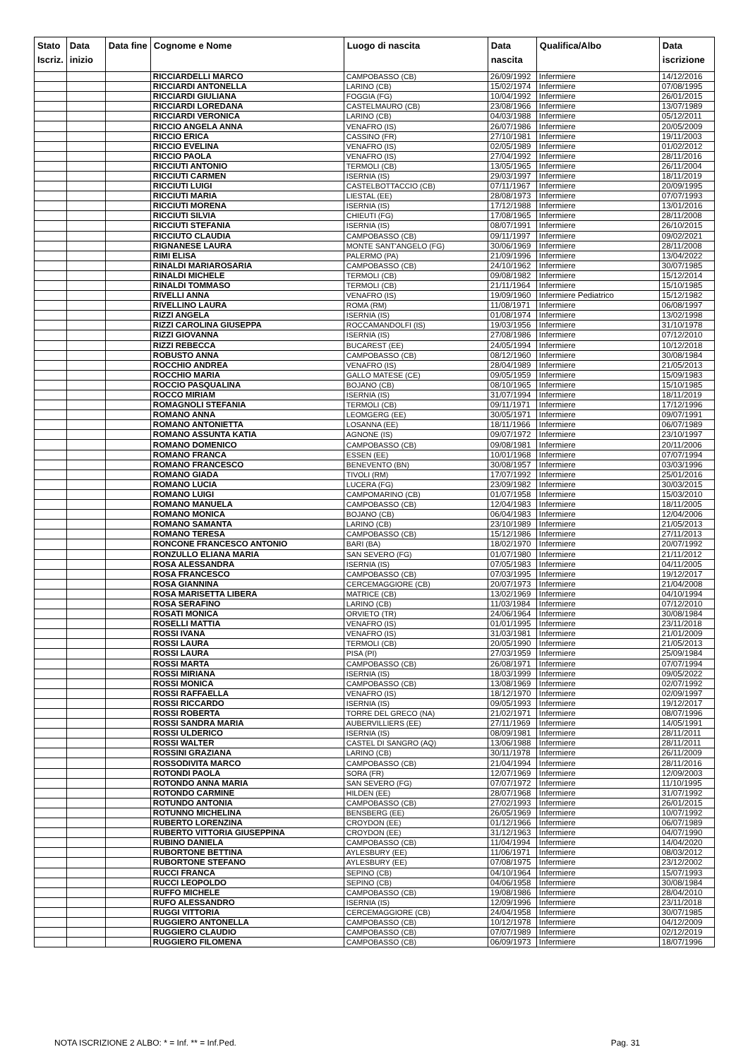| Stato Iscriz. | Data inizio | Data fine | Cognome e Nome | Luogo di nascita | Data nascita | Qualifica/Albo | Data iscrizione |
| --- | --- | --- | --- | --- | --- | --- | --- |
| | | | RICCIARDELLI MARCO | CAMPOBASSO (CB) | 26/09/1992 | Infermiere | 14/12/2016 |
| | | | RICCIARDI ANTONELLA | LARINO (CB) | 15/02/1974 | Infermiere | 07/08/1995 |
| | | | RICCIARDI GIULIANA | FOGGIA (FG) | 10/04/1992 | Infermiere | 26/01/2015 |
| | | | RICCIARDI LOREDANA | CASTELMAURO (CB) | 23/08/1966 | Infermiere | 13/07/1989 |
| | | | RICCIARDI VERONICA | LARINO (CB) | 04/03/1988 | Infermiere | 05/12/2011 |
| | | | RICCIO ANGELA ANNA | VENAFRO (IS) | 26/07/1986 | Infermiere | 20/05/2009 |
| | | | RICCIO ERICA | CASSINO (FR) | 27/10/1981 | Infermiere | 19/11/2003 |
| | | | RICCIO EVELINA | VENAFRO (IS) | 02/05/1989 | Infermiere | 01/02/2012 |
| | | | RICCIO PAOLA | VENAFRO (IS) | 27/04/1992 | Infermiere | 28/11/2016 |
| | | | RICCIUTI ANTONIO | TERMOLI (CB) | 13/05/1965 | Infermiere | 26/11/2004 |
| | | | RICCIUTI CARMEN | ISERNIA (IS) | 29/03/1997 | Infermiere | 18/11/2019 |
| | | | RICCIUTI LUIGI | CASTELBOTTACCIO (CB) | 07/11/1967 | Infermiere | 20/09/1995 |
| | | | RICCIUTI MARIA | LIESTAL (EE) | 28/08/1973 | Infermiere | 07/07/1993 |
| | | | RICCIUTI MORENA | ISERNIA (IS) | 17/12/1988 | Infermiere | 13/01/2016 |
| | | | RICCIUTI SILVIA | CHIEUTI (FG) | 17/08/1965 | Infermiere | 28/11/2008 |
| | | | RICCIUTI STEFANIA | ISERNIA (IS) | 08/07/1991 | Infermiere | 26/10/2015 |
| | | | RICCIUTO CLAUDIA | CAMPOBASSO (CB) | 09/11/1997 | Infermiere | 09/02/2021 |
| | | | RIGNANESE LAURA | MONTE SANT'ANGELO (FG) | 30/06/1969 | Infermiere | 28/11/2008 |
| | | | RIMI ELISA | PALERMO (PA) | 21/09/1996 | Infermiere | 13/04/2022 |
| | | | RINALDI MARIAROSARIA | CAMPOBASSO (CB) | 24/10/1962 | Infermiere | 30/07/1985 |
| | | | RINALDI MICHELE | TERMOLI (CB) | 09/08/1982 | Infermiere | 15/12/2014 |
| | | | RINALDI TOMMASO | TERMOLI (CB) | 21/11/1964 | Infermiere | 15/10/1985 |
| | | | RIVELLI ANNA | VENAFRO (IS) | 19/09/1960 | Infermiere Pediatrico | 15/12/1982 |
| | | | RIVELLINO LAURA | ROMA (RM) | 11/08/1971 | Infermiere | 06/08/1997 |
| | | | RIZZI ANGELA | ISERNIA (IS) | 01/08/1974 | Infermiere | 13/02/1998 |
| | | | RIZZI CAROLINA GIUSEPPA | ROCCAMANDOLFI (IS) | 19/03/1956 | Infermiere | 31/10/1978 |
| | | | RIZZI GIOVANNA | ISERNIA (IS) | 27/08/1986 | Infermiere | 07/12/2010 |
| | | | RIZZI REBECCA | BUCAREST (EE) | 24/05/1994 | Infermiere | 10/12/2018 |
| | | | ROBUSTO ANNA | CAMPOBASSO (CB) | 08/12/1960 | Infermiere | 30/08/1984 |
| | | | ROCCHIO ANDREA | VENAFRO (IS) | 28/04/1989 | Infermiere | 21/05/2013 |
| | | | ROCCHIO MARIA | GALLO MATESE (CE) | 09/05/1959 | Infermiere | 15/09/1983 |
| | | | ROCCIO PASQUALINA | BOJANO (CB) | 08/10/1965 | Infermiere | 15/10/1985 |
| | | | ROCCO MIRIAM | ISERNIA (IS) | 31/07/1994 | Infermiere | 18/11/2019 |
| | | | ROMAGNOLI STEFANIA | TERMOLI (CB) | 09/11/1971 | Infermiere | 17/12/1996 |
| | | | ROMANO ANNA | LEOMGERG (EE) | 30/05/1971 | Infermiere | 09/07/1991 |
| | | | ROMANO ANTONIETTA | LOSANNA (EE) | 18/11/1966 | Infermiere | 06/07/1989 |
| | | | ROMANO ASSUNTA KATIA | AGNONE (IS) | 09/07/1972 | Infermiere | 23/10/1997 |
| | | | ROMANO DOMENICO | CAMPOBASSO (CB) | 09/08/1981 | Infermiere | 20/11/2006 |
| | | | ROMANO FRANCA | ESSEN (EE) | 10/01/1968 | Infermiere | 07/07/1994 |
| | | | ROMANO FRANCESCO | BENEVENTO (BN) | 30/08/1957 | Infermiere | 03/03/1996 |
| | | | ROMANO GIADA | TIVOLI (RM) | 17/07/1992 | Infermiere | 25/01/2016 |
| | | | ROMANO LUCIA | LUCERA (FG) | 23/09/1982 | Infermiere | 30/03/2015 |
| | | | ROMANO LUIGI | CAMPOMARINO (CB) | 01/07/1958 | Infermiere | 15/03/2010 |
| | | | ROMANO MANUELA | CAMPOBASSO (CB) | 12/04/1983 | Infermiere | 18/11/2005 |
| | | | ROMANO MONICA | BOJANO (CB) | 06/04/1983 | Infermiere | 12/04/2006 |
| | | | ROMANO SAMANTA | LARINO (CB) | 23/10/1989 | Infermiere | 21/05/2013 |
| | | | ROMANO TERESA | CAMPOBASSO (CB) | 15/12/1986 | Infermiere | 27/11/2013 |
| | | | RONCONE FRANCESCO ANTONIO | BARI (BA) | 18/02/1970 | Infermiere | 20/07/1992 |
| | | | RONZULLO ELIANA MARIA | SAN SEVERO (FG) | 01/07/1980 | Infermiere | 21/11/2012 |
| | | | ROSA ALESSANDRA | ISERNIA (IS) | 07/05/1983 | Infermiere | 04/11/2005 |
| | | | ROSA FRANCESCO | CAMPOBASSO (CB) | 07/03/1995 | Infermiere | 19/12/2017 |
| | | | ROSA GIANNINA | CERCEMAGGIORE (CB) | 20/07/1973 | Infermiere | 21/04/2008 |
| | | | ROSA MARISETTA LIBERA | MATRICE (CB) | 13/02/1969 | Infermiere | 04/10/1994 |
| | | | ROSA SERAFINO | LARINO (CB) | 11/03/1984 | Infermiere | 07/12/2010 |
| | | | ROSATI MONICA | ORVIETO (TR) | 24/06/1964 | Infermiere | 30/08/1984 |
| | | | ROSELLI MATTIA | VENAFRO (IS) | 01/01/1995 | Infermiere | 23/11/2018 |
| | | | ROSSI IVANA | VENAFRO (IS) | 31/03/1981 | Infermiere | 21/01/2009 |
| | | | ROSSI LAURA | TERMOLI (CB) | 20/05/1990 | Infermiere | 21/05/2013 |
| | | | ROSSI LAURA | PISA (PI) | 27/03/1959 | Infermiere | 25/09/1984 |
| | | | ROSSI MARTA | CAMPOBASSO (CB) | 26/08/1971 | Infermiere | 07/07/1994 |
| | | | ROSSI MIRIANA | ISERNIA (IS) | 18/03/1999 | Infermiere | 09/05/2022 |
| | | | ROSSI MONICA | CAMPOBASSO (CB) | 13/08/1969 | Infermiere | 02/07/1992 |
| | | | ROSSI RAFFAELLA | VENAFRO (IS) | 18/12/1970 | Infermiere | 02/09/1997 |
| | | | ROSSI RICCARDO | ISERNIA (IS) | 09/05/1993 | Infermiere | 19/12/2017 |
| | | | ROSSI ROBERTA | TORRE DEL GRECO (NA) | 21/02/1971 | Infermiere | 08/07/1996 |
| | | | ROSSI SANDRA MARIA | AUBERVILLIERS (EE) | 27/11/1969 | Infermiere | 14/05/1991 |
| | | | ROSSI ULDERICO | ISERNIA (IS) | 08/09/1981 | Infermiere | 28/11/2011 |
| | | | ROSSI WALTER | CASTEL DI SANGRO (AQ) | 13/06/1988 | Infermiere | 28/11/2011 |
| | | | ROSSINI GRAZIANA | LARINO (CB) | 30/11/1978 | Infermiere | 26/11/2009 |
| | | | ROSSODIVITA MARCO | CAMPOBASSO (CB) | 21/04/1994 | Infermiere | 28/11/2016 |
| | | | ROTONDI PAOLA | SORA (FR) | 12/07/1969 | Infermiere | 12/09/2003 |
| | | | ROTONDO ANNA MARIA | SAN SEVERO (FG) | 07/07/1972 | Infermiere | 11/10/1995 |
| | | | ROTONDO CARMINE | HILDEN (EE) | 28/07/1968 | Infermiere | 31/07/1992 |
| | | | ROTUNDO ANTONIA | CAMPOBASSO (CB) | 27/02/1993 | Infermiere | 26/01/2015 |
| | | | ROTUNNO MICHELINA | BENSBERG (EE) | 26/05/1969 | Infermiere | 10/07/1992 |
| | | | RUBERTO LORENZINA | CROYDON (EE) | 01/12/1966 | Infermiere | 06/07/1989 |
| | | | RUBERTO VITTORIA GIUSEPPINA | CROYDON (EE) | 31/12/1963 | Infermiere | 04/07/1990 |
| | | | RUBINO DANIELA | CAMPOBASSO (CB) | 11/04/1994 | Infermiere | 14/04/2020 |
| | | | RUBORTONE BETTINA | AYLESBURY (EE) | 11/06/1971 | Infermiere | 08/03/2012 |
| | | | RUBORTONE STEFANO | AYLESBURY (EE) | 07/08/1975 | Infermiere | 23/12/2002 |
| | | | RUCCI FRANCA | SEPINO (CB) | 04/10/1964 | Infermiere | 15/07/1993 |
| | | | RUCCI LEOPOLDO | SEPINO (CB) | 04/06/1958 | Infermiere | 30/08/1984 |
| | | | RUFFO MICHELE | CAMPOBASSO (CB) | 19/08/1986 | Infermiere | 28/04/2010 |
| | | | RUFO ALESSANDRO | ISERNIA (IS) | 12/09/1996 | Infermiere | 23/11/2018 |
| | | | RUGGI VITTORIA | CERCEMAGGIORE (CB) | 24/04/1958 | Infermiere | 30/07/1985 |
| | | | RUGGIERO ANTONELLA | CAMPOBASSO (CB) | 10/12/1978 | Infermiere | 04/12/2009 |
| | | | RUGGIERO CLAUDIO | CAMPOBASSO (CB) | 07/07/1989 | Infermiere | 02/12/2019 |
| | | | RUGGIERO FILOMENA | CAMPOBASSO (CB) | 06/09/1973 | Infermiere | 18/07/1996 |
NOTA ISCRIZIONE 2 ALBO: * = Inf. ** = Inf.Ped. Pag. 31